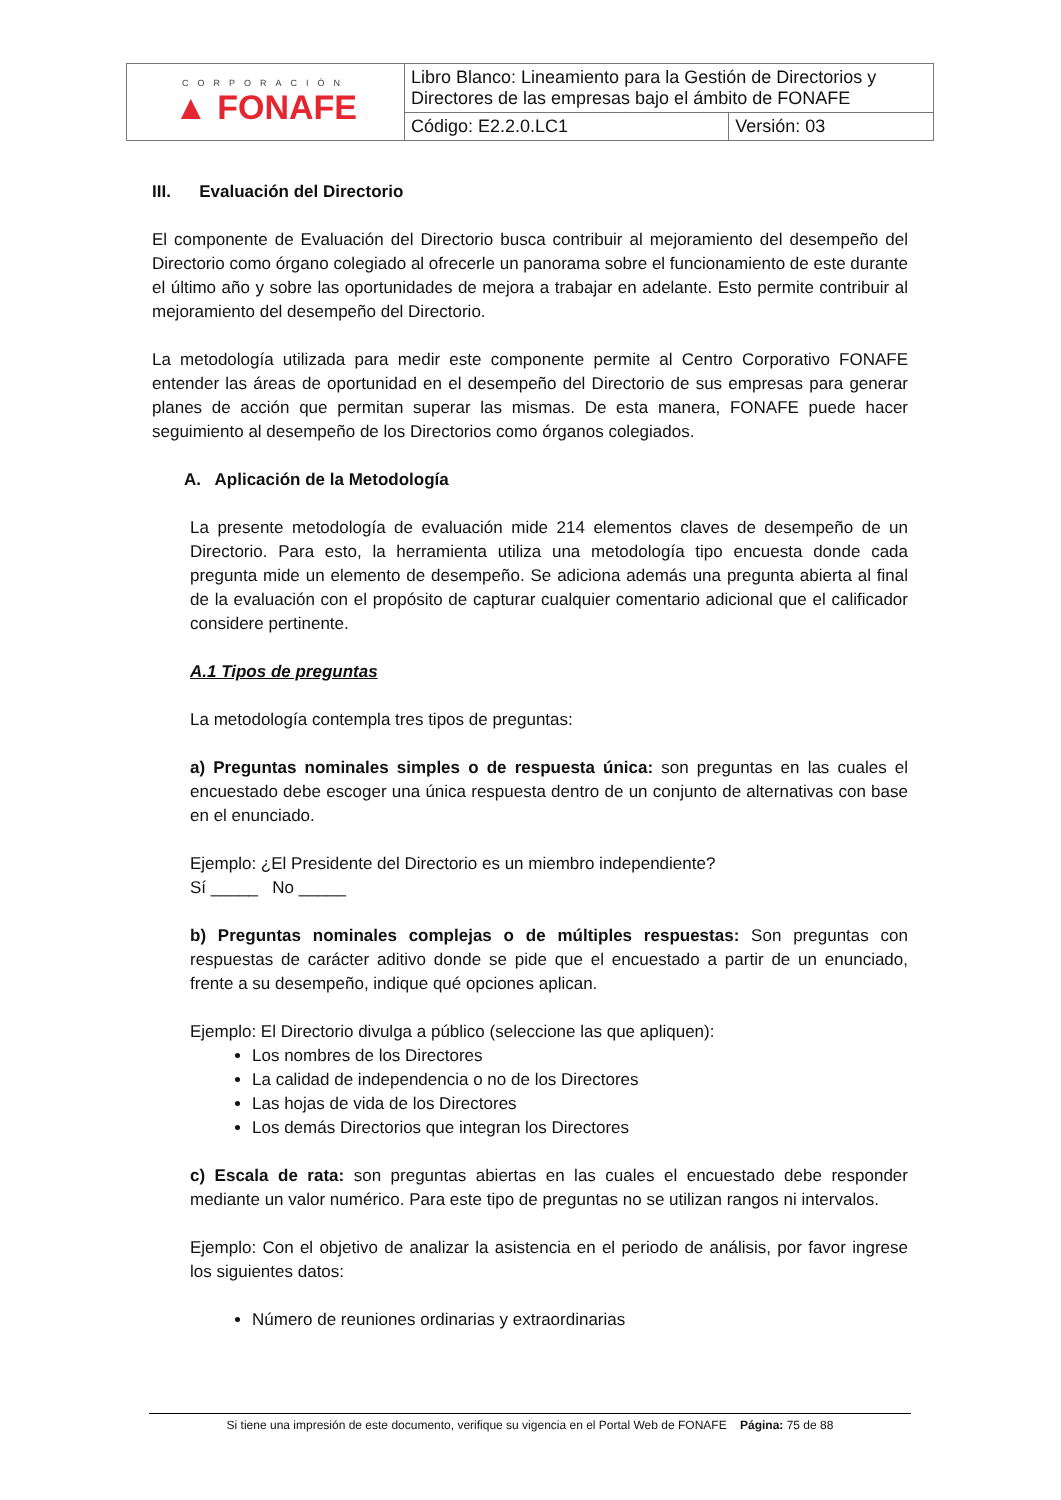| CORPORACIÓN ▲ FONAFE | Libro Blanco: Lineamiento para la Gestión de Directorios y Directores de las empresas bajo el ámbito de FONAFE | |
| | Código: E2.2.0.LC1 | Versión: 03 |
III. Evaluación del Directorio
El componente de Evaluación del Directorio busca contribuir al mejoramiento del desempeño del Directorio como órgano colegiado al ofrecerle un panorama sobre el funcionamiento de este durante el último año y sobre las oportunidades de mejora a trabajar en adelante. Esto permite contribuir al mejoramiento del desempeño del Directorio.
La metodología utilizada para medir este componente permite al Centro Corporativo FONAFE entender las áreas de oportunidad en el desempeño del Directorio de sus empresas para generar planes de acción que permitan superar las mismas. De esta manera, FONAFE puede hacer seguimiento al desempeño de los Directorios como órganos colegiados.
A. Aplicación de la Metodología
La presente metodología de evaluación mide 214 elementos claves de desempeño de un Directorio. Para esto, la herramienta utiliza una metodología tipo encuesta donde cada pregunta mide un elemento de desempeño. Se adiciona además una pregunta abierta al final de la evaluación con el propósito de capturar cualquier comentario adicional que el calificador considere pertinente.
A.1 Tipos de preguntas
La metodología contempla tres tipos de preguntas:
a) Preguntas nominales simples o de respuesta única: son preguntas en las cuales el encuestado debe escoger una única respuesta dentro de un conjunto de alternativas con base en el enunciado.
Ejemplo: ¿El Presidente del Directorio es un miembro independiente?
Sí _____ No _____
b) Preguntas nominales complejas o de múltiples respuestas: Son preguntas con respuestas de carácter aditivo donde se pide que el encuestado a partir de un enunciado, frente a su desempeño, indique qué opciones aplican.
Ejemplo: El Directorio divulga a público (seleccione las que apliquen):
Los nombres de los Directores
La calidad de independencia o no de los Directores
Las hojas de vida de los Directores
Los demás Directorios que integran los Directores
c) Escala de rata: son preguntas abiertas en las cuales el encuestado debe responder mediante un valor numérico. Para este tipo de preguntas no se utilizan rangos ni intervalos.
Ejemplo: Con el objetivo de analizar la asistencia en el periodo de análisis, por favor ingrese los siguientes datos:
Número de reuniones ordinarias y extraordinarias
Si tiene una impresión de este documento, verifique su vigencia en el Portal Web de FONAFE Página: 75 de 88